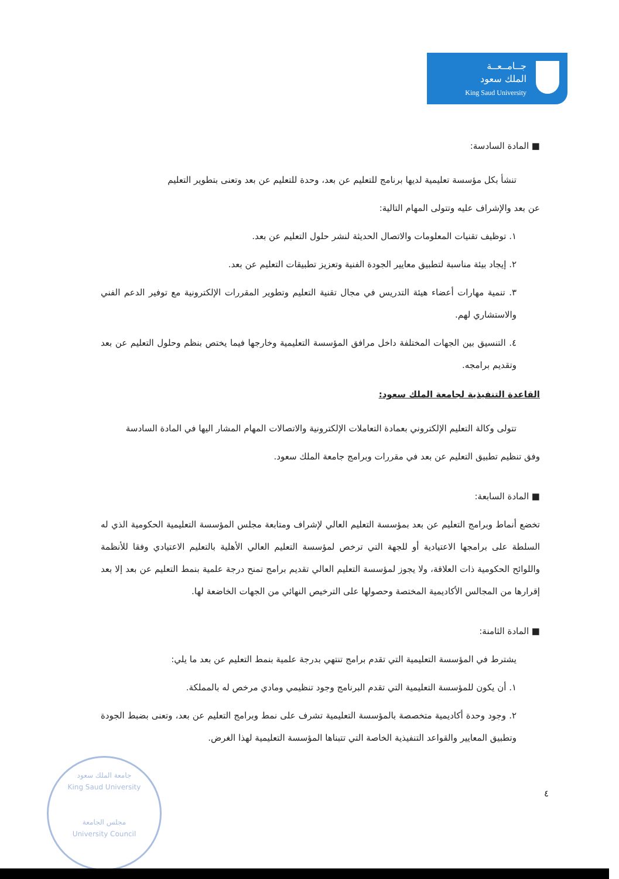جــامــعــة
الملك سعود
King Saud University
■ المادة السادسة:
تنشأ بكل مؤسسة تعليمية لديها برنامج للتعليم عن بعد، وحدة للتعليم عن بعد وتعنى بتطوير التعليم
عن بعد والإشراف عليه وتتولى المهام التالية:
١. توظيف تقنيات المعلومات والاتصال الحديثة لنشر حلول التعليم عن بعد.
٢. إيجاد بيئة مناسبة لتطبيق معايير الجودة الفنية وتعزيز تطبيقات التعليم عن بعد.
٣. تنمية مهارات أعضاء هيئة التدريس في مجال تقنية التعليم وتطوير المقررات الإلكترونية مع توفير الدعم الفني والاستشاري لهم.
٤. التنسيق بين الجهات المختلفة داخل مرافق المؤسسة التعليمية وخارجها فيما يختص بنظم وحلول التعليم عن بعد وتقديم برامجه.
القاعدة التنفيذية لجامعة الملك سعود:
تتولى وكالة التعليم الإلكتروني بعمادة التعاملات الإلكترونية والاتصالات المهام المشار اليها في المادة السادسة
وفق تنظيم تطبيق التعليم عن بعد في مقررات وبرامج جامعة الملك سعود.
■ المادة السابعة:
تخضع أنماط وبرامج التعليم عن بعد بمؤسسة التعليم العالي لإشراف ومتابعة مجلس المؤسسة التعليمية الحكومية الذي له السلطة على برامجها الاعتيادية أو للجهة التي ترخص لمؤسسة التعليم العالي الأهلية بالتعليم الاعتيادي وفقا للأنظمة واللوائح الحكومية ذات العلاقة، ولا يجوز لمؤسسة التعليم العالي تقديم برامج تمنح درجة علمية بنمط التعليم عن بعد إلا بعد إقرارها من المجالس الأكاديمية المختصة وحصولها على الترخيص النهائي من الجهات الخاضعة لها.
■ المادة الثامنة:
يشترط في المؤسسة التعليمية التي تقدم برامج تنتهي بدرجة علمية بنمط التعليم عن بعد ما يلي:
١. أن يكون للمؤسسة التعليمية التي تقدم البرنامج وجود تنظيمي ومادي مرخص له بالمملكة.
٢. وجود وحدة أكاديمية متخصصة بالمؤسسة التعليمية تشرف على نمط وبرامج التعليم عن بعد، وتعنى بضبط الجودة وتطبيق المعايير والقواعد التنفيذية الخاصة التي تتبناها المؤسسة التعليمية لهذا الغرض.
٤
جامعة الملك سعود
King Saud University
مجلس الجامعة
University Council